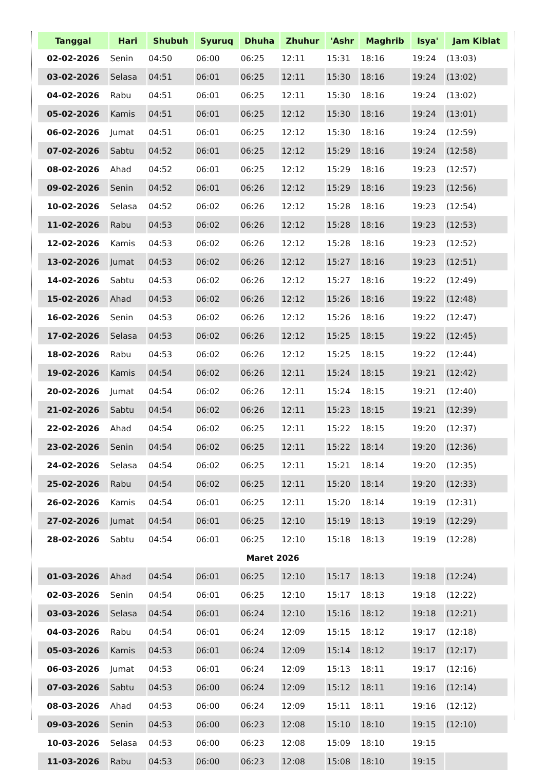| Tanggal | Hari | Shubuh | Syuruq | Dhuha | Zhuhur | 'Ashr | Maghrib | Isya' | Jam Kiblat |
| --- | --- | --- | --- | --- | --- | --- | --- | --- | --- |
| 02-02-2026 | Senin | 04:50 | 06:00 | 06:25 | 12:11 | 15:31 | 18:16 | 19:24 | (13:03) |
| 03-02-2026 | Selasa | 04:51 | 06:01 | 06:25 | 12:11 | 15:30 | 18:16 | 19:24 | (13:02) |
| 04-02-2026 | Rabu | 04:51 | 06:01 | 06:25 | 12:11 | 15:30 | 18:16 | 19:24 | (13:02) |
| 05-02-2026 | Kamis | 04:51 | 06:01 | 06:25 | 12:12 | 15:30 | 18:16 | 19:24 | (13:01) |
| 06-02-2026 | Jumat | 04:51 | 06:01 | 06:25 | 12:12 | 15:30 | 18:16 | 19:24 | (12:59) |
| 07-02-2026 | Sabtu | 04:52 | 06:01 | 06:25 | 12:12 | 15:29 | 18:16 | 19:24 | (12:58) |
| 08-02-2026 | Ahad | 04:52 | 06:01 | 06:25 | 12:12 | 15:29 | 18:16 | 19:23 | (12:57) |
| 09-02-2026 | Senin | 04:52 | 06:01 | 06:26 | 12:12 | 15:29 | 18:16 | 19:23 | (12:56) |
| 10-02-2026 | Selasa | 04:52 | 06:02 | 06:26 | 12:12 | 15:28 | 18:16 | 19:23 | (12:54) |
| 11-02-2026 | Rabu | 04:53 | 06:02 | 06:26 | 12:12 | 15:28 | 18:16 | 19:23 | (12:53) |
| 12-02-2026 | Kamis | 04:53 | 06:02 | 06:26 | 12:12 | 15:28 | 18:16 | 19:23 | (12:52) |
| 13-02-2026 | Jumat | 04:53 | 06:02 | 06:26 | 12:12 | 15:27 | 18:16 | 19:23 | (12:51) |
| 14-02-2026 | Sabtu | 04:53 | 06:02 | 06:26 | 12:12 | 15:27 | 18:16 | 19:22 | (12:49) |
| 15-02-2026 | Ahad | 04:53 | 06:02 | 06:26 | 12:12 | 15:26 | 18:16 | 19:22 | (12:48) |
| 16-02-2026 | Senin | 04:53 | 06:02 | 06:26 | 12:12 | 15:26 | 18:16 | 19:22 | (12:47) |
| 17-02-2026 | Selasa | 04:53 | 06:02 | 06:26 | 12:12 | 15:25 | 18:15 | 19:22 | (12:45) |
| 18-02-2026 | Rabu | 04:53 | 06:02 | 06:26 | 12:12 | 15:25 | 18:15 | 19:22 | (12:44) |
| 19-02-2026 | Kamis | 04:54 | 06:02 | 06:26 | 12:11 | 15:24 | 18:15 | 19:21 | (12:42) |
| 20-02-2026 | Jumat | 04:54 | 06:02 | 06:26 | 12:11 | 15:24 | 18:15 | 19:21 | (12:40) |
| 21-02-2026 | Sabtu | 04:54 | 06:02 | 06:26 | 12:11 | 15:23 | 18:15 | 19:21 | (12:39) |
| 22-02-2026 | Ahad | 04:54 | 06:02 | 06:25 | 12:11 | 15:22 | 18:15 | 19:20 | (12:37) |
| 23-02-2026 | Senin | 04:54 | 06:02 | 06:25 | 12:11 | 15:22 | 18:14 | 19:20 | (12:36) |
| 24-02-2026 | Selasa | 04:54 | 06:02 | 06:25 | 12:11 | 15:21 | 18:14 | 19:20 | (12:35) |
| 25-02-2026 | Rabu | 04:54 | 06:02 | 06:25 | 12:11 | 15:20 | 18:14 | 19:20 | (12:33) |
| 26-02-2026 | Kamis | 04:54 | 06:01 | 06:25 | 12:11 | 15:20 | 18:14 | 19:19 | (12:31) |
| 27-02-2026 | Jumat | 04:54 | 06:01 | 06:25 | 12:10 | 15:19 | 18:13 | 19:19 | (12:29) |
| 28-02-2026 | Sabtu | 04:54 | 06:01 | 06:25 | 12:10 | 15:18 | 18:13 | 19:19 | (12:28) |
| Maret 2026 | | | | | | | | | |
| 01-03-2026 | Ahad | 04:54 | 06:01 | 06:25 | 12:10 | 15:17 | 18:13 | 19:18 | (12:24) |
| 02-03-2026 | Senin | 04:54 | 06:01 | 06:25 | 12:10 | 15:17 | 18:13 | 19:18 | (12:22) |
| 03-03-2026 | Selasa | 04:54 | 06:01 | 06:24 | 12:10 | 15:16 | 18:12 | 19:18 | (12:21) |
| 04-03-2026 | Rabu | 04:54 | 06:01 | 06:24 | 12:09 | 15:15 | 18:12 | 19:17 | (12:18) |
| 05-03-2026 | Kamis | 04:53 | 06:01 | 06:24 | 12:09 | 15:14 | 18:12 | 19:17 | (12:17) |
| 06-03-2026 | Jumat | 04:53 | 06:01 | 06:24 | 12:09 | 15:13 | 18:11 | 19:17 | (12:16) |
| 07-03-2026 | Sabtu | 04:53 | 06:00 | 06:24 | 12:09 | 15:12 | 18:11 | 19:16 | (12:14) |
| 08-03-2026 | Ahad | 04:53 | 06:00 | 06:24 | 12:09 | 15:11 | 18:11 | 19:16 | (12:12) |
| 09-03-2026 | Senin | 04:53 | 06:00 | 06:23 | 12:08 | 15:10 | 18:10 | 19:15 | (12:10) |
| 10-03-2026 | Selasa | 04:53 | 06:00 | 06:23 | 12:08 | 15:09 | 18:10 | 19:15 | |
| 11-03-2026 | Rabu | 04:53 | 06:00 | 06:23 | 12:08 | 15:08 | 18:10 | 19:15 | |